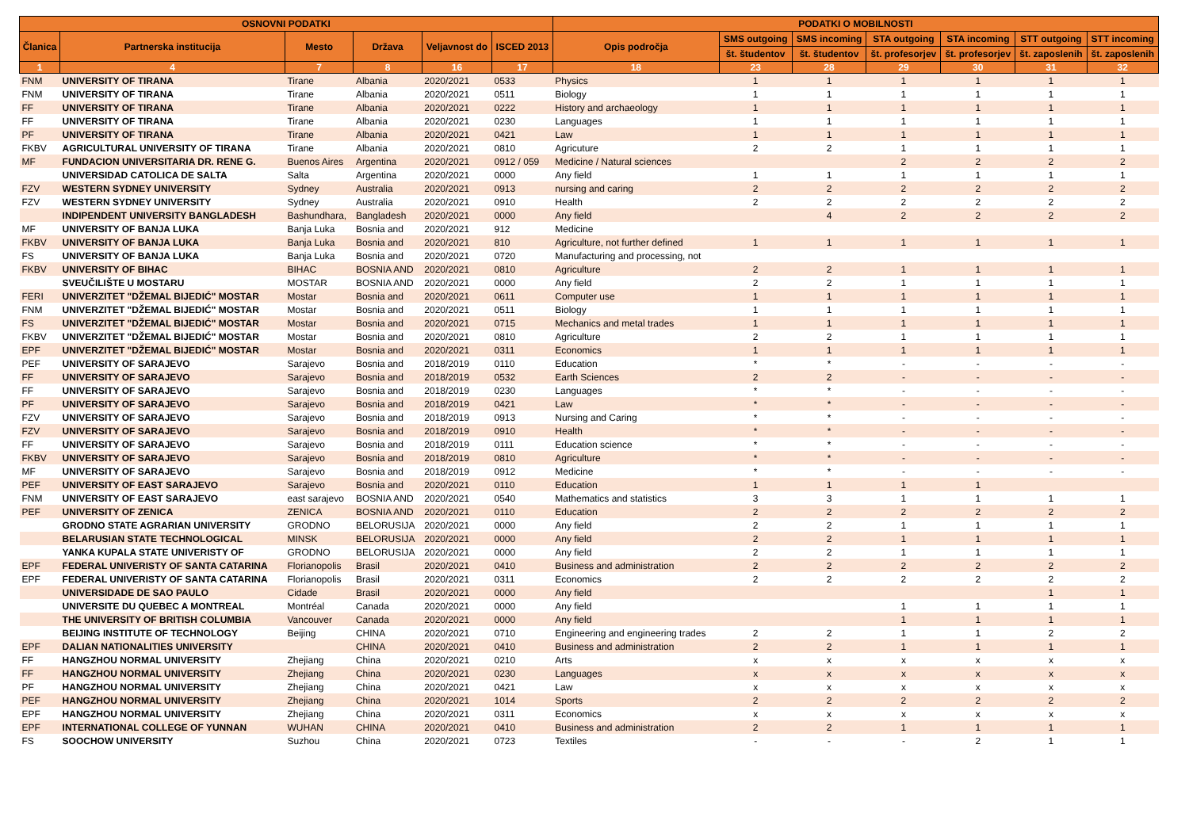| OSNOVNI PODATKI | | | | | | PODATKI O MOBILNOSTI | | | | | | |
| --- | --- | --- | --- | --- | --- | --- | --- | --- | --- | --- | --- | --- |
| Članica | Partnerska institucija | Mesto | Država | Veljavnost do | ISCED 2013 | Opis področja | SMS outgoing | SMS incoming | STA outgoing | STA incoming | STT outgoing | STT incoming |
| | | | | | | | št. študentov | št. študentov | št. profesorjev | št. profesorjev | št. zaposlenih | št. zaposlenih |
| 1 | 4 | 7 | 8 | 16 | 17 | 18 | 23 | 28 | 29 | 30 | 31 | 32 |
| FNM | UNIVERSITY OF TIRANA | Tirane | Albania | 2020/2021 | 0533 | Physics | 1 | 1 | 1 | 1 | 1 | 1 |
| FNM | UNIVERSITY OF TIRANA | Tirane | Albania | 2020/2021 | 0511 | Biology | 1 | 1 | 1 | 1 | 1 | 1 |
| FF | UNIVERSITY OF TIRANA | Tirane | Albania | 2020/2021 | 0222 | History and archaeology | 1 | 1 | 1 | 1 | 1 | 1 |
| FF | UNIVERSITY OF TIRANA | Tirane | Albania | 2020/2021 | 0230 | Languages | 1 | 1 | 1 | 1 | 1 | 1 |
| PF | UNIVERSITY OF TIRANA | Tirane | Albania | 2020/2021 | 0421 | Law | 1 | 1 | 1 | 1 | 1 | 1 |
| FKBV | AGRICULTURAL UNIVERSITY OF TIRANA | Tirane | Albania | 2020/2021 | 0810 | Agricuture | 2 | 2 | 1 | 1 | 1 | 1 |
| MF | FUNDACION UNIVERSITARIA DR. RENE G. | Buenos Aires | Argentina | 2020/2021 | 0912 / 059 | Medicine / Natural sciences | | | 2 | 2 | 2 | 2 |
| | UNIVERSIDAD CATOLICA DE SALTA | Salta | Argentina | 2020/2021 | 0000 | Any field | 1 | 1 | 1 | 1 | 1 | 1 |
| FZV | WESTERN SYDNEY UNIVERSITY | Sydney | Australia | 2020/2021 | 0913 | nursing and caring | 2 | 2 | 2 | 2 | 2 | 2 |
| FZV | WESTERN SYDNEY UNIVERSITY | Sydney | Australia | 2020/2021 | 0910 | Health | 2 | 2 | 2 | 2 | 2 | 2 |
| | INDIPENDENT UNIVERSITY BANGLADESH | Bashundhara, | Bangladesh | 2020/2021 | 0000 | Any field | | 4 | 2 | 2 | 2 | 2 |
| MF | UNIVERSITY OF BANJA LUKA | Banja Luka | Bosnia and | 2020/2021 | 912 | Medicine | | | | | | |
| FKBV | UNIVERSITY OF BANJA LUKA | Banja Luka | Bosnia and | 2020/2021 | 810 | Agriculture, not further defined | 1 | 1 | 1 | 1 | 1 | 1 |
| FS | UNIVERSITY OF BANJA LUKA | Banja Luka | Bosnia and | 2020/2021 | 0720 | Manufacturing and processing, not | | | | | | |
| FKBV | UNIVERSITY OF BIHAC | BIHAC | BOSNIA AND | 2020/2021 | 0810 | Agriculture | 2 | 2 | 1 | 1 | 1 | 1 |
| | SVEUČILIŠTE U MOSTARU | MOSTAR | BOSNIA AND | 2020/2021 | 0000 | Any field | 2 | 2 | 1 | 1 | 1 | 1 |
| FERI | UNIVERZITET "DŽEMAL BIJEDIĆ" MOSTAR | Mostar | Bosnia and | 2020/2021 | 0611 | Computer use | 1 | 1 | 1 | 1 | 1 | 1 |
| FNM | UNIVERZITET "DŽEMAL BIJEDIĆ" MOSTAR | Mostar | Bosnia and | 2020/2021 | 0511 | Biology | 1 | 1 | 1 | 1 | 1 | 1 |
| FS | UNIVERZITET "DŽEMAL BIJEDIĆ" MOSTAR | Mostar | Bosnia and | 2020/2021 | 0715 | Mechanics and metal trades | 1 | 1 | 1 | 1 | 1 | 1 |
| FKBV | UNIVERZITET "DŽEMAL BIJEDIĆ" MOSTAR | Mostar | Bosnia and | 2020/2021 | 0810 | Agriculture | 2 | 2 | 1 | 1 | 1 | 1 |
| EPF | UNIVERZITET "DŽEMAL BIJEDIĆ" MOSTAR | Mostar | Bosnia and | 2020/2021 | 0311 | Economics | 1 | 1 | 1 | 1 | 1 | 1 |
| PEF | UNIVERSITY OF SARAJEVO | Sarajevo | Bosnia and | 2018/2019 | 0110 | Education | * | * | - | - | - | - |
| FF | UNIVERSITY OF SARAJEVO | Sarajevo | Bosnia and | 2018/2019 | 0532 | Earth Sciences | 2 | 2 | - | - | - | - |
| FF | UNIVERSITY OF SARAJEVO | Sarajevo | Bosnia and | 2018/2019 | 0230 | Languages | * | * | - | - | - | - |
| PF | UNIVERSITY OF SARAJEVO | Sarajevo | Bosnia and | 2018/2019 | 0421 | Law | * | * | - | - | - | - |
| FZV | UNIVERSITY OF SARAJEVO | Sarajevo | Bosnia and | 2018/2019 | 0913 | Nursing and Caring | * | * | - | - | - | - |
| FZV | UNIVERSITY OF SARAJEVO | Sarajevo | Bosnia and | 2018/2019 | 0910 | Health | * | * | - | - | - | - |
| FF | UNIVERSITY OF SARAJEVO | Sarajevo | Bosnia and | 2018/2019 | 0111 | Education science | * | * | - | - | - | - |
| FKBV | UNIVERSITY OF SARAJEVO | Sarajevo | Bosnia and | 2018/2019 | 0810 | Agriculture | * | * | - | - | - | - |
| MF | UNIVERSITY OF SARAJEVO | Sarajevo | Bosnia and | 2018/2019 | 0912 | Medicine | * | * | - | - | - | - |
| PEF | UNIVERSITY OF EAST SARAJEVO | Sarajevo | Bosnia and | 2020/2021 | 0110 | Education | 1 | 1 | 1 | 1 | | |
| FNM | UNIVERSITY OF EAST SARAJEVO | east sarajevo | BOSNIA AND | 2020/2021 | 0540 | Mathematics and statistics | 3 | 3 | 1 | 1 | 1 | 1 |
| PEF | UNIVERSITY OF ZENICA | ZENICA | BOSNIA AND | 2020/2021 | 0110 | Education | 2 | 2 | 2 | 2 | 2 | 2 |
| | GRODNO STATE AGRARIAN UNIVERSITY | GRODNO | BELORUSIJA | 2020/2021 | 0000 | Any field | 2 | 2 | 1 | 1 | 1 | 1 |
| | BELARUSIAN STATE TECHNOLOGICAL | MINSK | BELORUSIJA | 2020/2021 | 0000 | Any field | 2 | 2 | 1 | 1 | 1 | 1 |
| | YANKA KUPALA STATE UNIVERISTY OF | GRODNO | BELORUSIJA | 2020/2021 | 0000 | Any field | 2 | 2 | 1 | 1 | 1 | 1 |
| EPF | FEDERAL UNIVERISTY OF SANTA CATARINA | Florianopolis | Brasil | 2020/2021 | 0410 | Business and administration | 2 | 2 | 2 | 2 | 2 | 2 |
| EPF | FEDERAL UNIVERISTY OF SANTA CATARINA | Florianopolis | Brasil | 2020/2021 | 0311 | Economics | 2 | 2 | 2 | 2 | 2 | 2 |
| | UNIVERSIDADE DE SAO PAULO | Cidade | Brasil | 2020/2021 | 0000 | Any field | | | | | 1 | 1 |
| | UNIVERSITE DU QUEBEC A MONTREAL | Montréal | Canada | 2020/2021 | 0000 | Any field | | | 1 | 1 | 1 | 1 |
| | THE UNIVERSITY OF BRITISH COLUMBIA | Vancouver | Canada | 2020/2021 | 0000 | Any field | | | 1 | 1 | 1 | 1 |
| | BEIJING INSTITUTE OF TECHNOLOGY | Beijing | CHINA | 2020/2021 | 0710 | Engineering and engineering trades | 2 | 2 | 1 | 1 | 2 | 2 |
| EPF | DALIAN NATIONALITIES UNIVERSITY | | CHINA | 2020/2021 | 0410 | Business and administration | 2 | 2 | 1 | 1 | 1 | 1 |
| FF | HANGZHOU NORMAL UNIVERSITY | Zhejiang | China | 2020/2021 | 0210 | Arts | x | x | x | x | x | x |
| FF | HANGZHOU NORMAL UNIVERSITY | Zhejiang | China | 2020/2021 | 0230 | Languages | x | x | x | x | x | x |
| PF | HANGZHOU NORMAL UNIVERSITY | Zhejiang | China | 2020/2021 | 0421 | Law | x | x | x | x | x | x |
| PEF | HANGZHOU NORMAL UNIVERSITY | Zhejiang | China | 2020/2021 | 1014 | Sports | 2 | 2 | 2 | 2 | 2 | 2 |
| EPF | HANGZHOU NORMAL UNIVERSITY | Zhejiang | China | 2020/2021 | 0311 | Economics | x | x | x | x | x | x |
| EPF | INTERNATIONAL COLLEGE OF YUNNAN | WUHAN | CHINA | 2020/2021 | 0410 | Business and administration | 2 | 2 | 1 | 1 | 1 | 1 |
| FS | SOOCHOW UNIVERSITY | Suzhou | China | 2020/2021 | 0723 | Textiles | - | - | - | 2 | 1 | 1 |